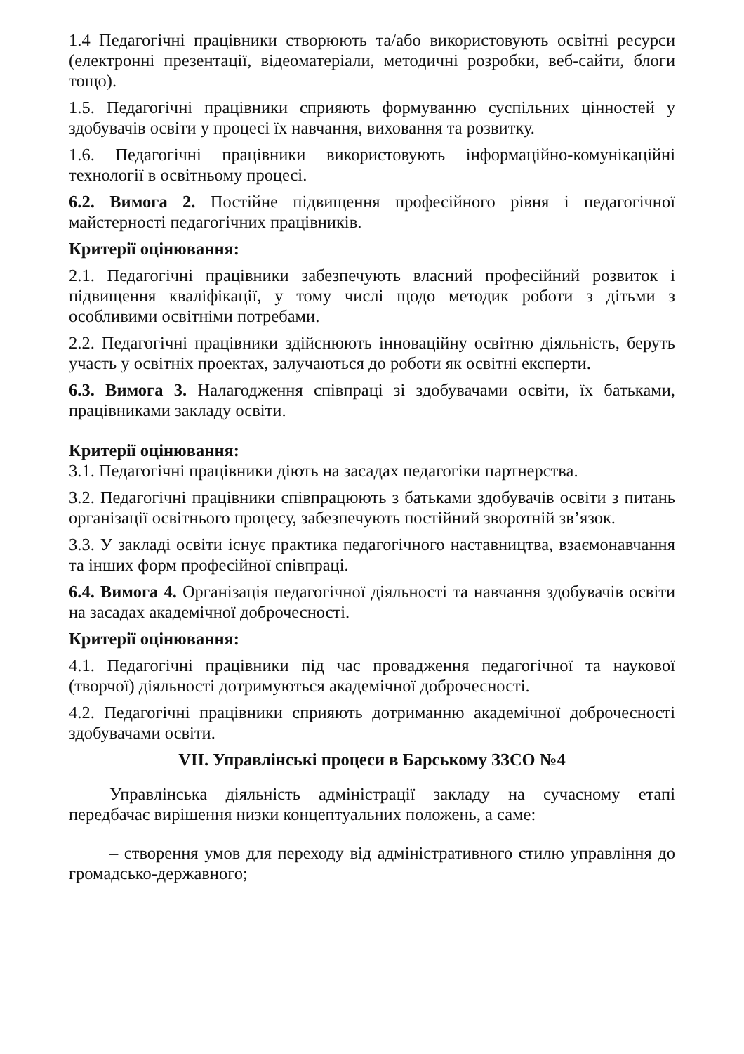1.4 Педагогічні працівники створюють та/або використовують освітні ресурси (електронні презентації, відеоматеріали, методичні розробки, веб-сайти, блоги тощо).
1.5. Педагогічні працівники сприяють формуванню суспільних цінностей у здобувачів освіти у процесі їх навчання, виховання та розвитку.
1.6. Педагогічні працівники використовують інформаційно-комунікаційні технології в освітньому процесі.
6.2. Вимога 2. Постійне підвищення професійного рівня і педагогічної майстерності педагогічних працівників.
Критерії оцінювання:
2.1. Педагогічні працівники забезпечують власний професійний розвиток і підвищення кваліфікації, у тому числі щодо методик роботи з дітьми з особливими освітніми потребами.
2.2. Педагогічні працівники здійснюють інноваційну освітню діяльність, беруть участь у освітніх проектах, залучаються до роботи як освітні експерти.
6.3. Вимога 3. Налагодження співпраці зі здобувачами освіти, їх батьками, працівниками закладу освіти.
Критерії оцінювання:
3.1. Педагогічні працівники діють на засадах педагогіки партнерства.
3.2. Педагогічні працівники співпрацюють з батьками здобувачів освіти з питань організації освітнього процесу, забезпечують постійний зворотній зв’язок.
3.3. У закладі освіти існує практика педагогічного наставництва, взаємонавчання та інших форм професійної співпраці.
6.4. Вимога 4. Організація педагогічної діяльності та навчання здобувачів освіти на засадах академічної доброчесності.
Критерії оцінювання:
4.1. Педагогічні працівники під час провадження педагогічної та наукової (творчої) діяльності дотримуються академічної доброчесності.
4.2. Педагогічні працівники сприяють дотриманню академічної доброчесності здобувачами освіти.
VII. Управлінські процеси в Барському ЗЗСО №4
Управлінська діяльність адміністрації закладу на сучасному етапі передбачає вирішення низки концептуальних положень, а саме:
– створення умов для переходу від адміністративного стилю управління до громадсько-державного;